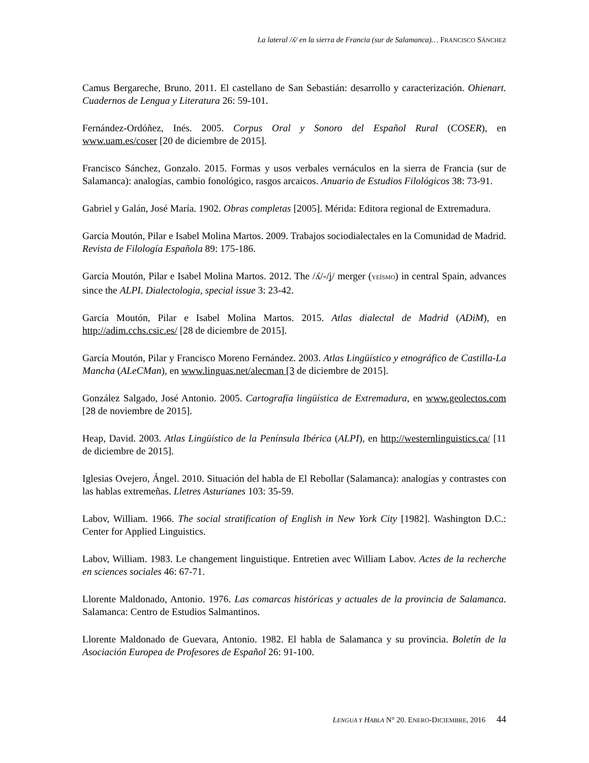La lateral /ʎ/ en la sierra de Francia (sur de Salamanca)… FRANCISCO SÁNCHEZ
Camus Bergareche, Bruno. 2011. El castellano de San Sebastián: desarrollo y caracterización. Ohienart. Cuadernos de Lengua y Literatura 26: 59-101.
Fernández-Ordóñez, Inés. 2005. Corpus Oral y Sonoro del Español Rural (COSER), en www.uam.es/coser [20 de diciembre de 2015].
Francisco Sánchez, Gonzalo. 2015. Formas y usos verbales vernáculos en la sierra de Francia (sur de Salamanca): analogías, cambio fonológico, rasgos arcaicos. Anuario de Estudios Filológicos 38: 73-91.
Gabriel y Galán, José María. 1902. Obras completas [2005]. Mérida: Editora regional de Extremadura.
García Moutón, Pilar e Isabel Molina Martos. 2009. Trabajos sociodialectales en la Comunidad de Madrid. Revista de Filología Española 89: 175-186.
García Moutón, Pilar e Isabel Molina Martos. 2012. The /ʎ/-/ʝ/ merger (YEÍSMO) in central Spain, advances since the ALPI. Dialectologia, special issue 3: 23-42.
García Moutón, Pilar e Isabel Molina Martos. 2015. Atlas dialectal de Madrid (ADiM), en http://adim.cchs.csic.es/ [28 de diciembre de 2015].
García Moutón, Pilar y Francisco Moreno Fernández. 2003. Atlas Lingüístico y etnográfico de Castilla-La Mancha (ALeCMan), en www.linguas.net/alecman [3 de diciembre de 2015].
González Salgado, José Antonio. 2005. Cartografía lingüística de Extremadura, en www.geolectos.com [28 de noviembre de 2015].
Heap, David. 2003. Atlas Lingüístico de la Península Ibérica (ALPI), en http://westernlinguistics.ca/ [11 de diciembre de 2015].
Iglesias Ovejero, Ángel. 2010. Situación del habla de El Rebollar (Salamanca): analogías y contrastes con las hablas extremeñas. Lletres Asturianes 103: 35-59.
Labov, William. 1966. The social stratification of English in New York City [1982]. Washington D.C.: Center for Applied Linguistics.
Labov, William. 1983. Le changement linguistique. Entretien avec William Labov. Actes de la recherche en sciences sociales 46: 67-71.
Llorente Maldonado, Antonio. 1976. Las comarcas históricas y actuales de la provincia de Salamanca. Salamanca: Centro de Estudios Salmantinos.
Llorente Maldonado de Guevara, Antonio. 1982. El habla de Salamanca y su provincia. Boletín de la Asociación Europea de Profesores de Español 26: 91-100.
LENGUA Y HABLA N° 20. ENERO-DICIEMBRE, 2016 44